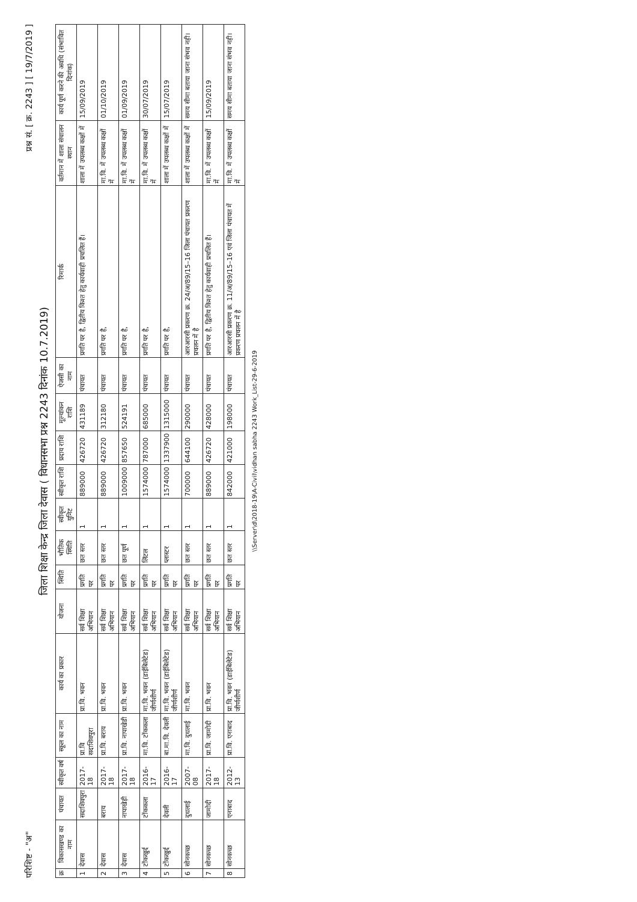परिशिष्ट - "अ" प्रश्न सं. [ क्र. 2243 ] [ 19/7/2019 ]
जिला शिक्षा केन्द्र जिला देवास ( विधानसभा प्रश्न 2243 दिनांक 10.7.2019)
| क्र | विकासखण्ड का नाम | पंचायत | स्वीकृत वर्ष | स्कूल का नाम | कार्य का प्रकार | योजना | स्थिति | भौतिक स्थिति | स्वीकृत युनिट | स्वीकृत राशि | प्रदाय राशि | मूल्यांकन राशि | ऐजसी का नाम | रिमार्क | वर्तमान में शाला संचालन स्थान | कार्य पूर्ण करने की अवधि (संभावित दिनांक) |
| --- | --- | --- | --- | --- | --- | --- | --- | --- | --- | --- | --- | --- | --- | --- | --- | --- |
| 1 | देवास | सदाशिवपुरा | 2017-18 | प्रा.वि सदाशिवपुरा | प्रा.वि. भवन | सर्व शिक्षा अभियान | प्रगति पर | छत स्तर | 1 | 889000 | 426720 | 431189 | पंचायत | प्रगति पर है, द्वितीय किश्त हेतु कार्यवाही प्रचलित हैं। | शाला में उपलब्ध कक्षों में | 15/09/2019 |
| 2 | देवास | बराय | 2017-18 | प्रा.वि. बराय | प्रा.वि. भवन | सर्व शिक्षा अभियान | प्रगति पर | छत स्तर | 1 | 889000 | 426720 | 312180 | पंचायत | प्रगति पर है, | मा.वि. में उपलब्ध कक्षों में | 01/10/2019 |
| 3 | देवास | नापाखेड़ी | 2017-18 | प्रा.वि. नापाखेडी | प्रा.वि. भवन | सर्व शिक्षा अभियान | प्रगति पर | छत पूर्ण | 1 | 1009000 | 857650 | 524191 | पंचायत | प्रगति पर है, | मा.वि. में उपलब्ध कक्षों में | 01/09/2019 |
| 4 | टोंकखुर्द | टोंककला | 2016-17 | मा.वि. टोंककला | मा.वि. भवन (डाईबिलेटेड) जीर्णशीर्ण | सर्व शिक्षा अभियान | प्रगति पर | लिंटल | 1 | 1574000 | 787000 | 685000 | पंचायत | प्रगति पर है, | मा.वि. में उपलब्ध कक्षों में | 30/07/2019 |
| 5 | टोंकखुर्द | देवली | 2016-17 | बा.मा.वि. देवली | मा.वि. भवन (डाईबिलेटेड) जीर्णशीर्ण | सर्व शिक्षा अभियान | प्रगति पर | प्लास्टर | 1 | 1574000 | 1337900 | 1315000 | पंचायत | प्रगति पर है, | शाला में उपलब्ध कक्षों में | 15/07/2019 |
| 6 | सोनकच्छ | दुधलाई | 2007-08 | मा.वि. दुधलाई | मा.वि. भवन | सर्व शिक्षा अभियान | प्रगति पर | छत स्तर | 1 | 700000 | 644100 | 290000 | पंचायत | आरआरसी प्रकरण क्र. 24/अ/89/15–16 जिला पंचायत प्रकरण प्रचलन में है | शाला में उपलब्ध कक्षों में | समय सीमा बताया जाना संभव नही। |
| 7 | सोनकच्छ | जामोदी | 2017-18 | प्रा.वि. जामोदी | प्रा.वि. भवन | सर्व शिक्षा अभियान | प्रगति पर | छत स्तर | 1 | 889000 | 426720 | 428000 | पंचायत | प्रगति पर है, द्वितीय किश्त हेतु कार्यवाही प्रचलित हैं। | मा.वि. में उपलब्ध कक्षों में | 15/09/2019 |
| 8 | सोनकच्छ | एनाबाद | 2012-13 | प्रा.वि. एनाबाद | प्रा.वि. भवन (डाईबिलेटेड) जीर्णशीर्ण | सर्व शिक्षा अभियान | प्रगति पर | छत स्तर | 1 | 842000 | 421000 | 198000 | पंचायत | आरआरसी प्रकरण क्र. 11/अ/89/15–16 एवं जिला पंचायत में प्रकरण प्रचलन में है | मा.वि. में उपलब्ध कक्षों में | समय सीमा बताया जाना संभव नही। |
\\Server\d\2018-19\A-Civil\vidhan sabha 2243 Work_List-29-6-2019